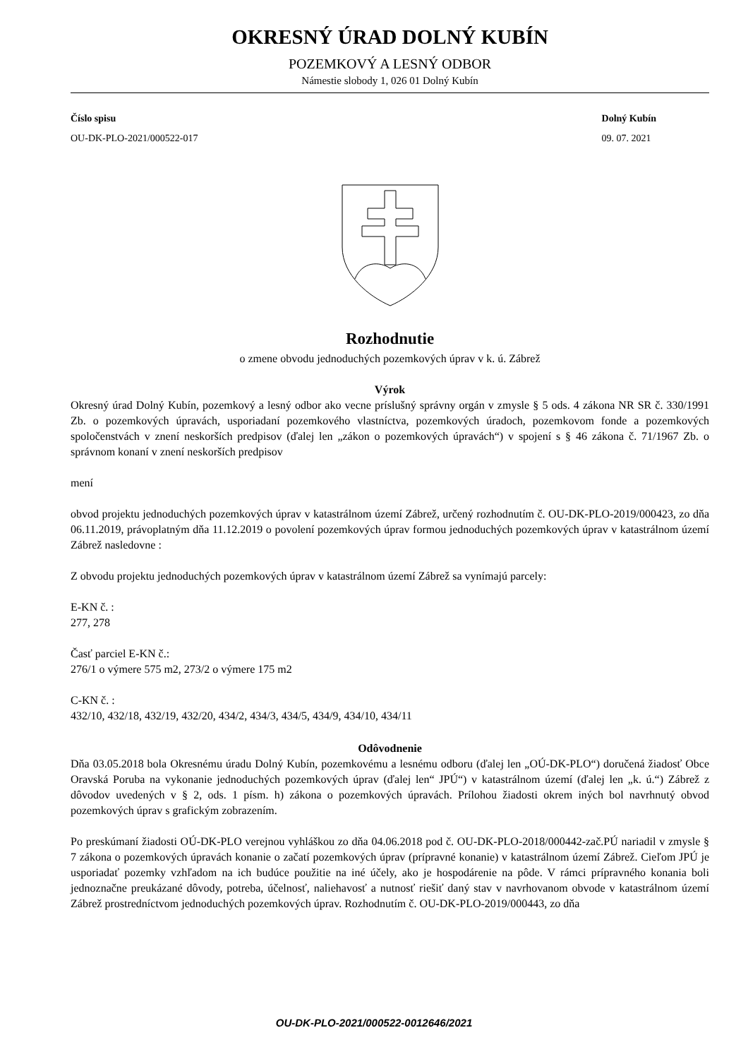OKRESNÝ ÚRAD DOLNÝ KUBÍN
POZEMKOVÝ A LESNÝ ODBOR
Námestie slobody 1, 026 01 Dolný Kubín
Číslo spisu
OU-DK-PLO-2021/000522-017
Dolný Kubín
09. 07. 2021
Rozhodnutie
o zmene obvodu jednoduchých pozemkových úprav v k. ú. Zábrež
Výrok
Okresný úrad Dolný Kubín, pozemkový a lesný odbor ako vecne príslušný správny orgán v zmysle § 5 ods. 4 zákona NR SR č. 330/1991 Zb. o pozemkových úpravách, usporiadaní pozemkového vlastníctva, pozemkových úradoch, pozemkovom fonde a pozemkových spoločenstvách v znení neskorších predpisov (ďalej len „zákon o pozemkových úpravách“) v spojení s § 46 zákona č. 71/1967 Zb. o správnom konaní v znení neskorších predpisov
mení
obvod projektu jednoduchých pozemkových úprav v katastrálnom území Zábrež, určený rozhodnutím č. OU-DK-PLO-2019/000423, zo dňa 06.11.2019, právoplatným dňa 11.12.2019 o povolení pozemkových úprav formou jednoduchých pozemkových úprav v katastrálnom území Zábrež nasledovne :
Z obvodu projektu jednoduchých pozemkových úprav v katastrálnom území Zábrež sa vynímajú parcely:
E-KN č. :
277, 278
Časť parciel E-KN č.:
276/1 o výmere 575 m2, 273/2 o výmere 175 m2
C-KN č. :
432/10, 432/18, 432/19, 432/20, 434/2, 434/3, 434/5, 434/9, 434/10, 434/11
Odôvodnenie
Dňa 03.05.2018 bola Okresnému úradu Dolný Kubín, pozemkovému a lesnému odboru (ďalej len „OÚ-DK-PLO“) doručená žiadosť Obce Oravská Poruba na vykonanie jednoduchých pozemkových úprav (ďalej len“ JPÚ“) v katastrálnom území (ďalej len „k. ú.“) Zábrež z dôvodov uvedených v § 2, ods. 1 písm. h) zákona o pozemkových úpravách. Prílohou žiadosti okrem iných bol navrhnutý obvod pozemkových úprav s grafickým zobrazením.
Po preskúmaní žiadosti OÚ-DK-PLO verejnou vyhláškou zo dňa 04.06.2018 pod č. OU-DK-PLO-2018/000442-zač.PÚ nariadil v zmysle § 7 zákona o pozemkových úpravách konanie o začatí pozemkových úprav (prípravné konanie) v katastrálnom území Zábrež. Cieľom JPÚ je usporiadať pozemky vzhľadom na ich budúce použitie na iné účely, ako je hospodárenie na pôde. V rámci prípravného konania boli jednoznačne preukázané dôvody, potreba, účelnosť, naliehavosť a nutnosť riešiť daný stav v navrhovanom obvode v katastrálnom území Zábrež prostredníctvom jednoduchých pozemkových úprav. Rozhodnutím č. OU-DK-PLO-2019/000443, zo dňa
OU-DK-PLO-2021/000522-0012646/2021